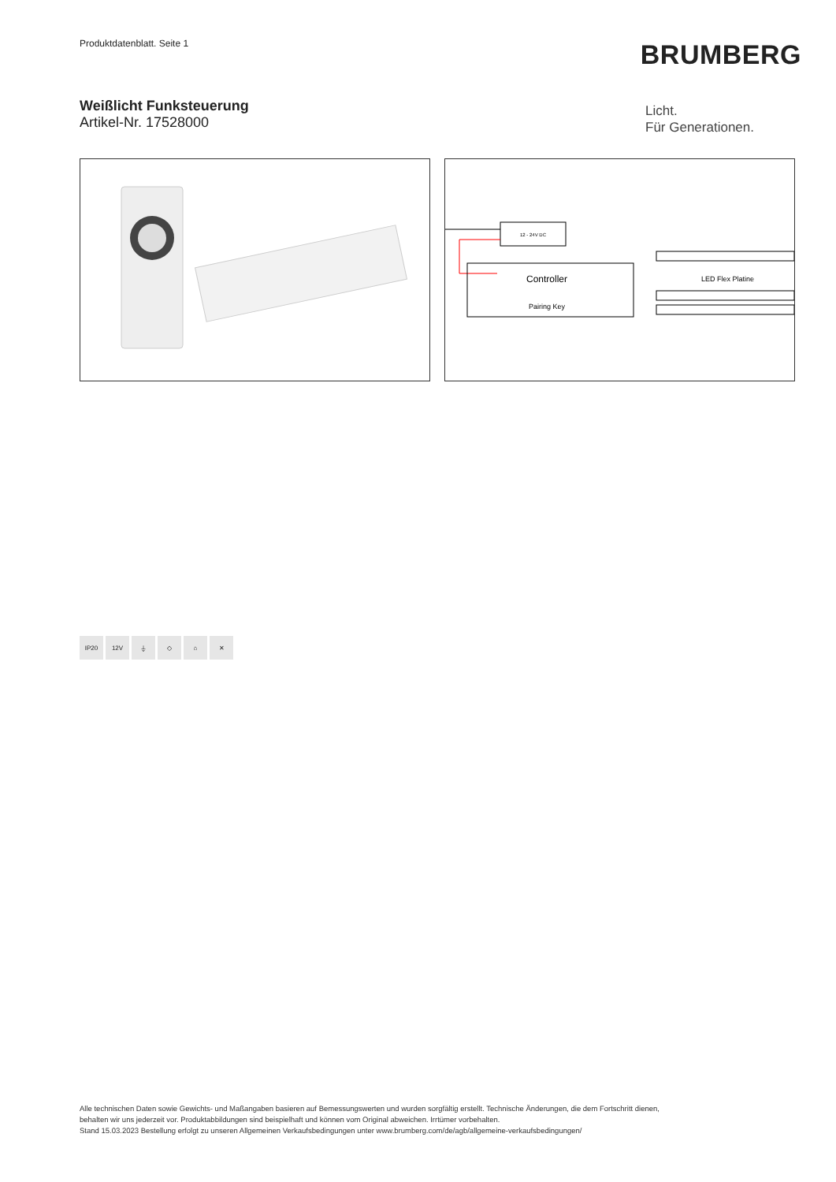Produktdatenblatt. Seite 1 BRUMBERG
Weißlicht Funksteuerung
Artikel-Nr. 17528000
Licht.
Für Generationen.
12 - 24V DC
Controller
Pairing Key
LED Flex Platine
IP20 12V ⏚ ◇ ⌂ ✕
Alle technischen Daten sowie Gewichts- und Maßangaben basieren auf Bemessungswerten und wurden sorgfältig erstellt. Technische Änderungen, die dem Fortschritt dienen,
behalten wir uns jederzeit vor. Produktabbildungen sind beispielhaft und können vom Original abweichen. Irrtümer vorbehalten.
Stand 15.03.2023 Bestellung erfolgt zu unseren Allgemeinen Verkaufsbedingungen unter www.brumberg.com/de/agb/allgemeine-verkaufsbedingungen/